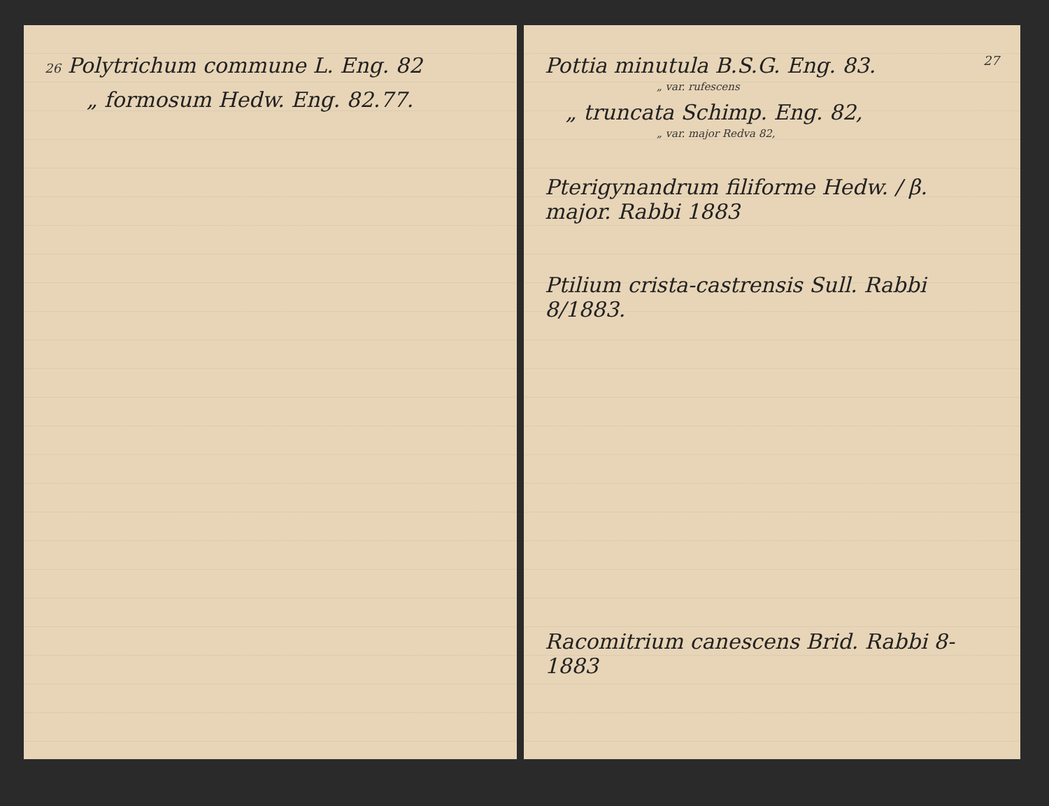26 Polytrichum commune L. Eng. 82
„ formosum Hedw. Eng. 82.77.
Pottia minutula B.S.G. Eng. 83. 27
„ var. rufescens
„ truncata Schimp. Eng. 82,
„ var. major Redva 82,
Pterigynandrum filiforme Hedw. / β. major. Rabbi 1883
Ptilium crista-castrensis Sull. Rabbi 8/1883.
Racomitrium canescens Brid. Rabbi 8-1883